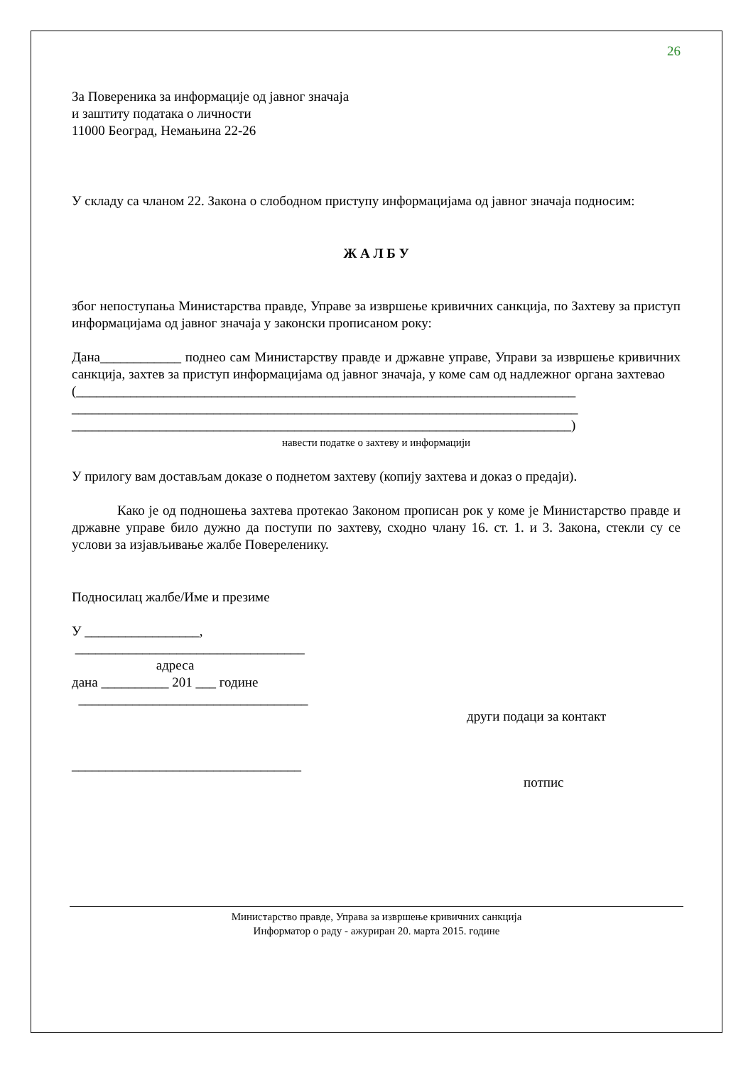26
За Повереника за информације од јавног значаја
и заштиту података о личности
11000 Београд, Немањина 22-26
У складу са чланом 22. Закона о слободном приступу информацијама од јавног значаја подносим:
Ж А Л Б У
због непоступања Министарства правде, Управе за извршење кривичних санкција, по Захтеву за приступ информацијама од јавног значаја у законски прописаном року:
Дана____________ поднео сам Министарству правде и државне управе, Управи за извршење кривичних санкција, захтев за приступ информацијама од јавног значаја, у коме сам од надлежног органа захтевао
(__________________________________________________________________________
___________________________________________________________________________
__________________________________________________________________________)
навести податке о захтеву и информацији
У прилогу вам достављам доказе о поднетом захтеву (копију захтева и доказ о предаји).
Како је од подношења захтева протекао Законом прописан рок у коме је Министарство правде и државне управе било дужно да поступи по захтеву, сходно члану 16. ст. 1. и 3. Закона, стекли су се услови за изјављивање жалбе Повереленику.
Подносилац жалбе/Име и презиме
У _________________,
__________________________________
адреса
дана __________ 201 ___ године
__________________________________
други подаци за контакт
__________________________________
потпис
Министарство правде, Управа за извршење кривичних санкција
Информатор о раду - ажуриран 20. марта 2015. године